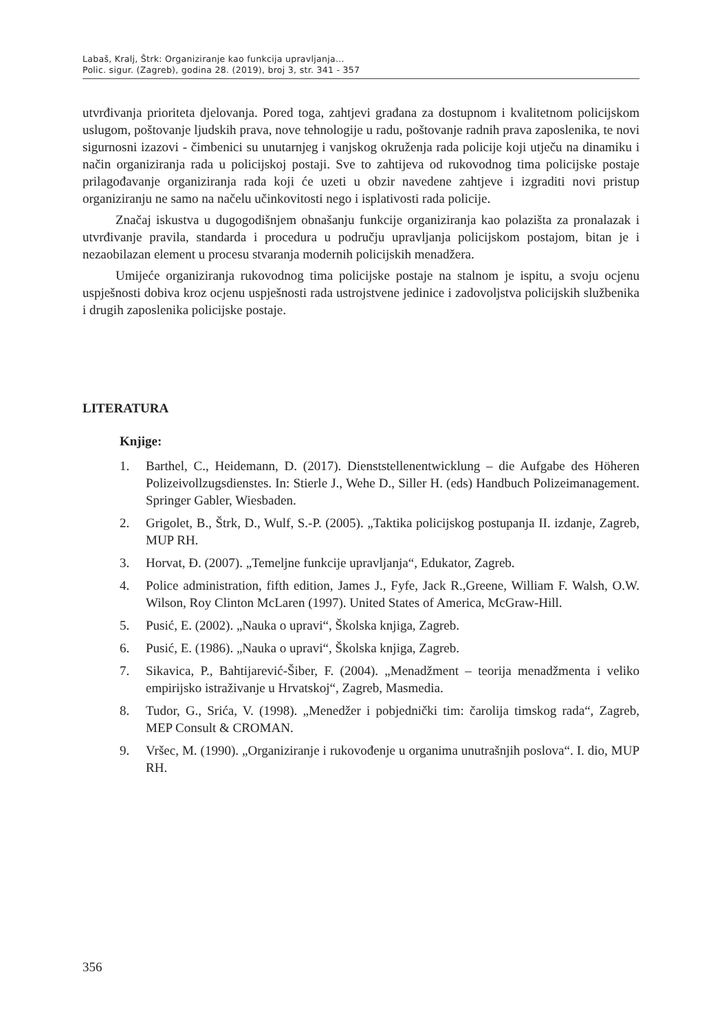Labaš, Kralj, Štrk: Organiziranje kao funkcija upravljanja...
Polic. sigur. (Zagreb), godina 28. (2019), broj 3, str. 341 - 357
utvrđivanja prioriteta djelovanja. Pored toga, zahtjevi građana za dostupnom i kvalitetnom policijskom uslugom, poštovanje ljudskih prava, nove tehnologije u radu, poštovanje radnih prava zaposlenika, te novi sigurnosni izazovi - čimbenici su unutarnjeg i vanjskog okruženja rada policije koji utječu na dinamiku i način organiziranja rada u policijskoj postaji. Sve to zahtijeva od rukovodnog tima policijske postaje prilagođavanje organiziranja rada koji će uzeti u obzir navedene zahtjeve i izgraditi novi pristup organiziranju ne samo na načelu učinkovitosti nego i isplativosti rada policije.
Značaj iskustva u dugogodišnjem obnašanju funkcije organiziranja kao polazišta za pronalazak i utvrđivanje pravila, standarda i procedura u području upravljanja policijskom postajom, bitan je i nezaobilazan element u procesu stvaranja modernih policijskih menadžera.
Umijeće organiziranja rukovodnog tima policijske postaje na stalnom je ispitu, a svoju ocjenu uspješnosti dobiva kroz ocjenu uspješnosti rada ustrojstvene jedinice i zadovoljstva policijskih službenika i drugih zaposlenika policijske postaje.
LITERATURA
Knjige:
1. Barthel, C., Heidemann, D. (2017). Dienststellenentwicklung – die Aufgabe des Höheren Polizeivollzugsdienstes. In: Stierle J., Wehe D., Siller H. (eds) Handbuch Polizeimanagement. Springer Gabler, Wiesbaden.
2. Grigolet, B., Štrk, D., Wulf, S.-P. (2005). „Taktika policijskog postupanja II. izdanje, Zagreb, MUP RH.
3. Horvat, Đ. (2007). „Temeljne funkcije upravljanja“, Edukator, Zagreb.
4. Police administration, fifth edition, James J., Fyfe, Jack R.,Greene, William F. Walsh, O.W. Wilson, Roy Clinton McLaren (1997). United States of America, McGraw-Hill.
5. Pusić, E. (2002). „Nauka o upravi“, Školska knjiga, Zagreb.
6. Pusić, E. (1986). „Nauka o upravi“, Školska knjiga, Zagreb.
7. Sikavica, P., Bahtijarević-Šiber, F. (2004). „Menadžment – teorija menadžmenta i veliko empirijsko istraživanje u Hrvatskoj“, Zagreb, Masmedia.
8. Tudor, G., Srića, V. (1998). „Menedžer i pobjednički tim: čarolija timskog rada“, Zagreb, MEP Consult & CROMAN.
9. Vršec, M. (1990). „Organiziranje i rukovođenje u organima unutrašnjih poslova“. I. dio, MUP RH.
356